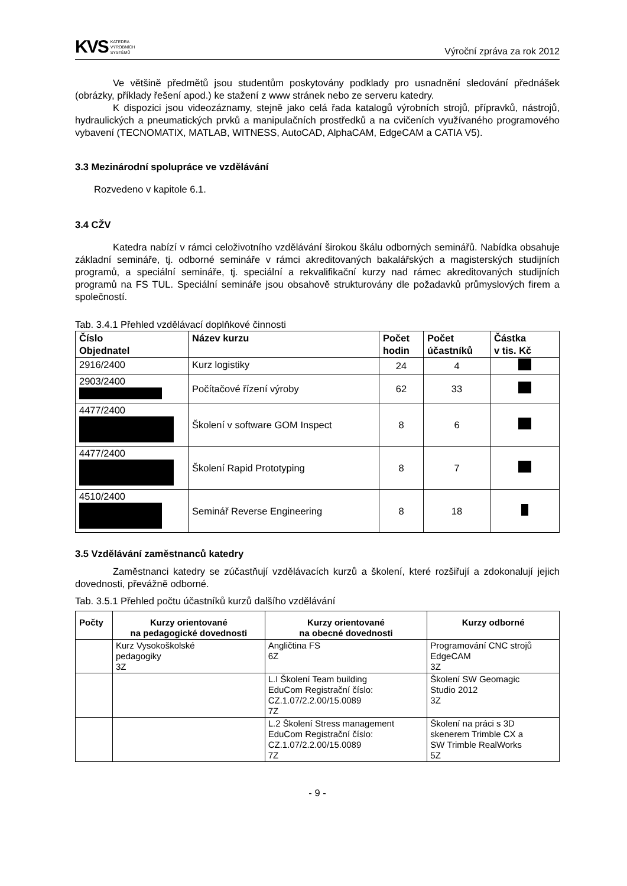KVS KATEDRA
VÝROBNÍCH
SYSTÉMŮ
Výroční zpráva za rok 2012
Ve většině předmětů jsou studentům poskytovány podklady pro usnadnění sledování přednášek (obrázky, příklady řešení apod.) ke stažení z www stránek nebo ze serveru katedry.
K dispozici jsou videozáznamy, stejně jako celá řada katalogů výrobních strojů, přípravků, nástrojů, hydraulických a pneumatických prvků a manipulačních prostředků a na cvičeních využívaného programového vybavení (TECNOMATIX, MATLAB, WITNESS, AutoCAD, AlphaCAM, EdgeCAM a CATIA V5).
3.3 Mezinárodní spolupráce ve vzdělávání
Rozvedeno v kapitole 6.1.
3.4 CŽV
Katedra nabízí v rámci celoživotního vzdělávání širokou škálu odborných seminářů. Nabídka obsahuje základní semináře, tj. odborné semináře v rámci akreditovaných bakalářských a magisterských studijních programů, a speciální semináře, tj. speciální a rekvalifikační kurzy nad rámec akreditovaných studijních programů na FS TUL. Speciální semináře jsou obsahově strukturovány dle požadavků průmyslových firem a společností.
Tab. 3.4.1 Přehled vzdělávací doplňkové činnosti
| Číslo Objednatel | Název kurzu | Počet hodin | Počet účastníků | Částka v tis. Kč |
| --- | --- | --- | --- | --- |
| 2916/2400 | Kurz logistiky | 24 | 4 | |
| 2903/2400 | Počítačové řízení výroby | 62 | 33 | |
| 4477/2400 | Školení v software GOM Inspect | 8 | 6 | |
| 4477/2400 | Školení Rapid Prototyping | 8 | 7 | |
| 4510/2400 | Seminář Reverse Engineering | 8 | 18 | |
3.5 Vzdělávání zaměstnanců katedry
Zaměstnanci katedry se zúčastňují vzdělávacích kurzů a školení, které rozšiřují a zdokonalují jejich dovednosti, převážně odborné.
Tab. 3.5.1 Přehled počtu účastníků kurzů dalšího vzdělávání
| Počty | Kurzy orientované na pedagogické dovednosti | Kurzy orientované na obecné dovednosti | Kurzy odborné |
| --- | --- | --- | --- |
| | Kurz Vysokoškolské pedagogiky 3Z | Angličtina FS 6Z | Programování CNC strojů EdgeCAM 3Z |
| | | L.I Školení Team building EduCom Registrační číslo: CZ.1.07/2.2.00/15.0089 7Z | Školení SW Geomagic Studio 2012 3Z |
| | | L.2 Školení Stress management EduCom Registrační číslo: CZ.1.07/2.2.00/15.0089 7Z | Školení na práci s 3D skenerem Trimble CX a SW Trimble RealWorks 5Z |
- 9 -